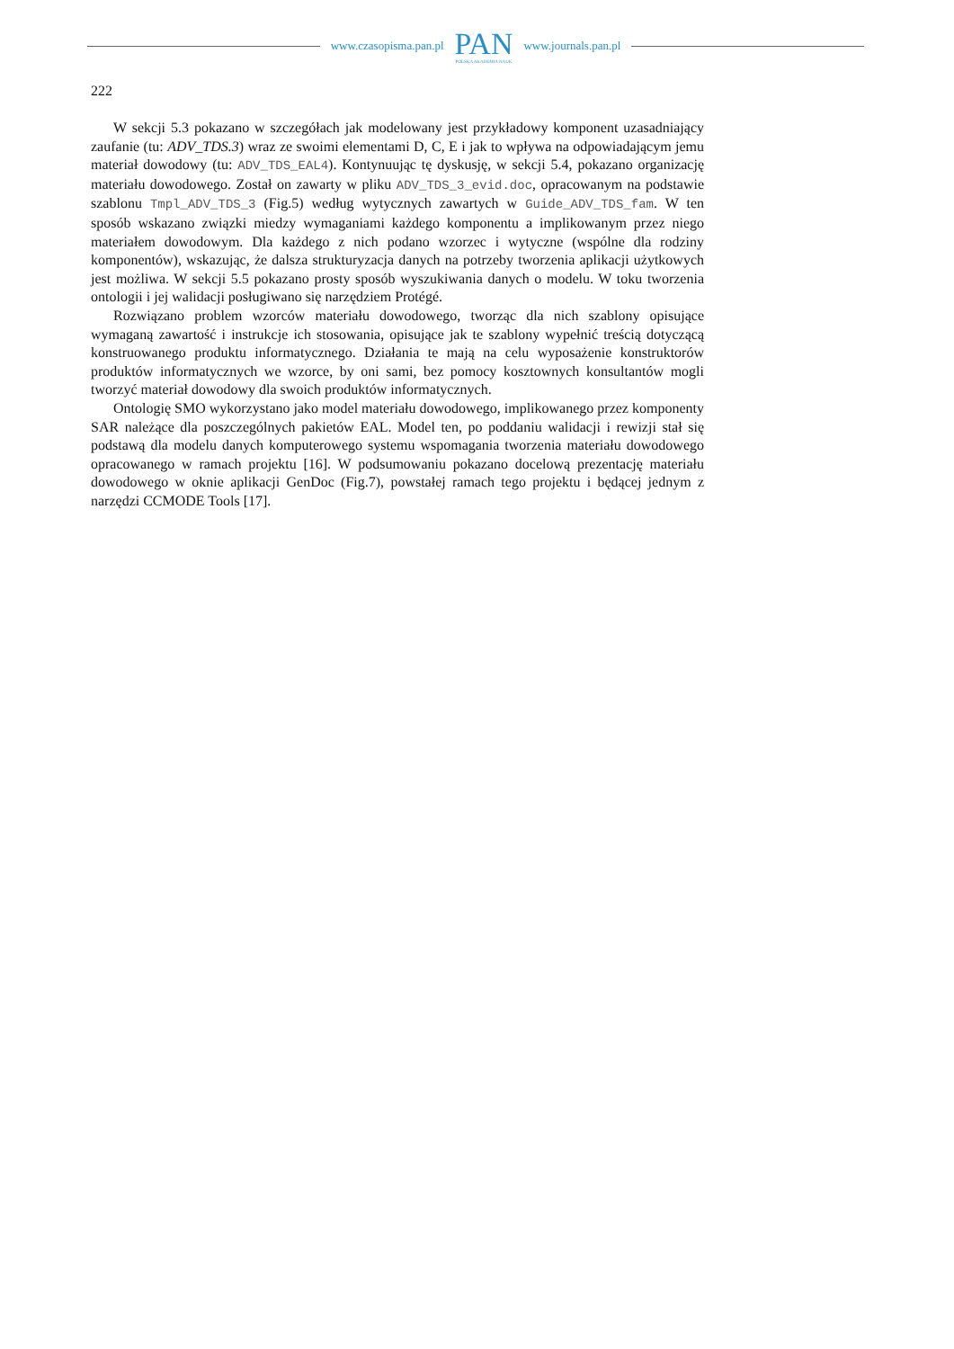www.czasopisma.pan.pl
PAN
POLSKA AKADEMIA NAUK
www.journals.pan.pl
222
W sekcji 5.3 pokazano w szczegółach jak modelowany jest przykładowy komponent uzasadniający zaufanie (tu: ADV_TDS.3) wraz ze swoimi elementami D, C, E i jak to wpływa na odpowiadającym jemu materiał dowodowy (tu: ADV_TDS_EAL4). Kontynuując tę dyskusję, w sekcji 5.4, pokazano organizację materiału dowodowego. Został on zawarty w pliku ADV_TDS_3_evid.doc, opracowanym na podstawie szablonu Tmpl_ADV_TDS_3 (Fig.5) według wytycznych zawartych w Guide_ADV_TDS_fam. W ten sposób wskazano związki miedzy wymaganiami każdego komponentu a implikowanym przez niego materiałem dowodowym. Dla każdego z nich podano wzorzec i wytyczne (wspólne dla rodziny komponentów), wskazując, że dalsza strukturyzacja danych na potrzeby tworzenia aplikacji użytkowych jest możliwa. W sekcji 5.5 pokazano prosty sposób wyszukiwania danych o modelu. W toku tworzenia ontologii i jej walidacji posługiwano się narzędziem Protégé.
Rozwiązano problem wzorców materiału dowodowego, tworząc dla nich szablony opisujące wymaganą zawartość i instrukcje ich stosowania, opisujące jak te szablony wypełnić treścią dotyczącą konstruowanego produktu informatycznego. Działania te mają na celu wyposażenie konstruktorów produktów informatycznych we wzorce, by oni sami, bez pomocy kosztownych konsultantów mogli tworzyć materiał dowodowy dla swoich produktów informatycznych.
Ontologię SMO wykorzystano jako model materiału dowodowego, implikowanego przez komponenty SAR należące dla poszczególnych pakietów EAL. Model ten, po poddaniu walidacji i rewizji stał się podstawą dla modelu danych komputerowego systemu wspomagania tworzenia materiału dowodowego opracowanego w ramach projektu [16]. W podsumowaniu pokazano docelową prezentację materiału dowodowego w oknie aplikacji GenDoc (Fig.7), powstałej ramach tego projektu i będącej jednym z narzędzi CCMODE Tools [17].